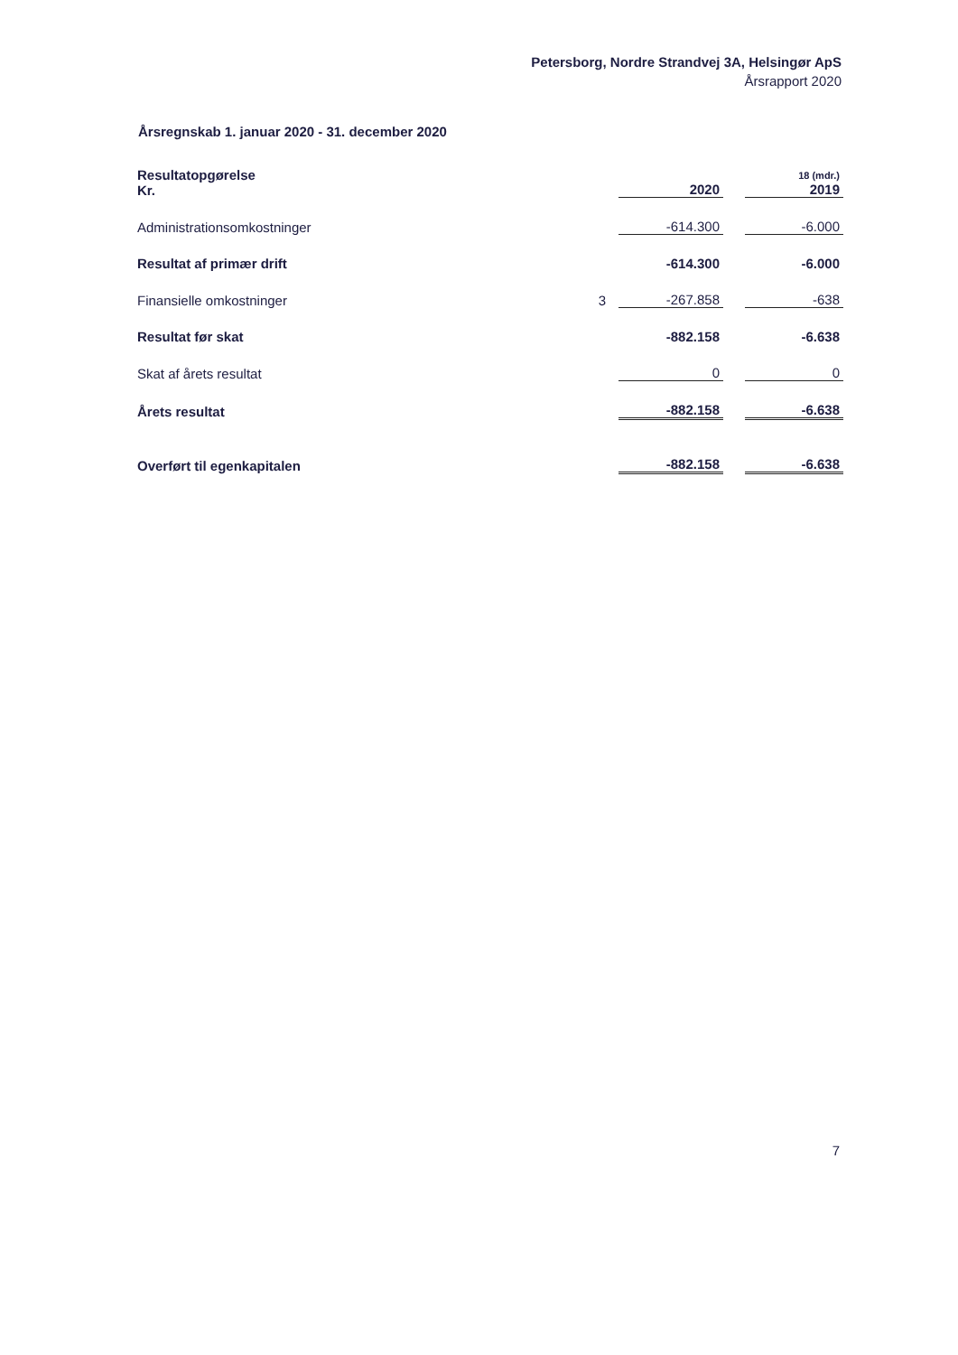Petersborg, Nordre Strandvej 3A, Helsingør ApS
Årsrapport 2020
Årsregnskab 1. januar 2020 - 31. december 2020
| Resultatopgørelse Kr. | | 2020 | | 18 (mdr.) 2019 |
| Administrationsomkostninger | | -614.300 | | -6.000 |
| Resultat af primær drift | | -614.300 | | -6.000 |
| Finansielle omkostninger | 3 | -267.858 | | -638 |
| Resultat før skat | | -882.158 | | -6.638 |
| Skat af årets resultat | | 0 | | 0 |
| Årets resultat | | -882.158 | | -6.638 |
| Overført til egenkapitalen | | -882.158 | | -6.638 |
7